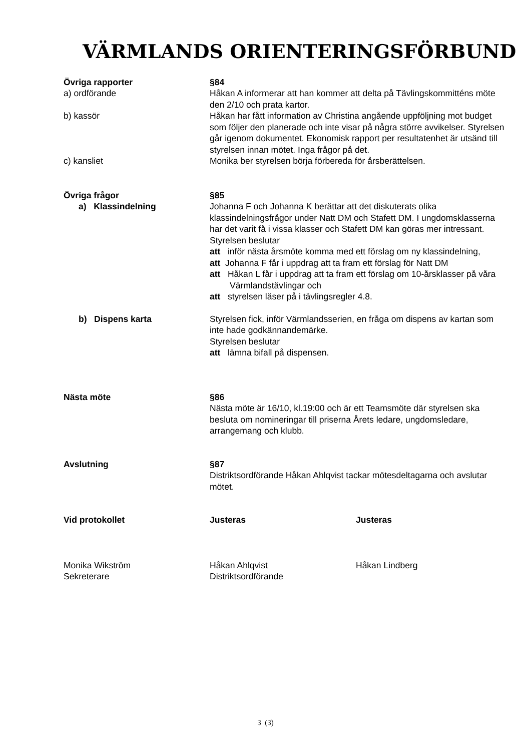VÄRMLANDS ORIENTERINGSFÖRBUND
Övriga rapporter §84
a) ordförande Håkan A informerar att han kommer att delta på Tävlingskommitténs möte den 2/10 och prata kartor.
b) kassör Håkan har fått information av Christina angående uppföljning mot budget som följer den planerade och inte visar på några större avvikelser. Styrelsen går igenom dokumentet. Ekonomisk rapport per resultatenhet är utsänd till styrelsen innan mötet. Inga frågor på det.
c) kansliet Monika ber styrelsen börja förbereda för årsberättelsen.
Övriga frågor §85
a) Klassindelning Johanna F och Johanna K berättar att det diskuterats olika klassindelningsfrågor under Natt DM och Stafett DM. I ungdomsklasserna har det varit få i vissa klasser och Stafett DM kan göras mer intressant.
Styrelsen beslutar
att inför nästa årsmöte komma med ett förslag om ny klassindelning,
att Johanna F får i uppdrag att ta fram ett förslag för Natt DM
att Håkan L får i uppdrag att ta fram ett förslag om 10-årsklasser på våra Värmlandstävlingar och
att styrelsen läser på i tävlingsregler 4.8.
b) Dispens karta Styrelsen fick, inför Värmlandsserien, en fråga om dispens av kartan som inte hade godkännandemärke.
Styrelsen beslutar
att lämna bifall på dispensen.
Nästa möte §86
Nästa möte är 16/10, kl.19:00 och är ett Teamsmöte där styrelsen ska besluta om nomineringar till priserna Årets ledare, ungdomsledare, arrangemang och klubb.
Avslutning §87
Distriktsordförande Håkan Ahlqvist tackar mötesdeltagarna och avslutar mötet.
Vid protokollet Justeras Justeras
Monika Wikström
Sekreterare
Håkan Ahlqvist
Distriktsordförande
Håkan Lindberg
3 (3)